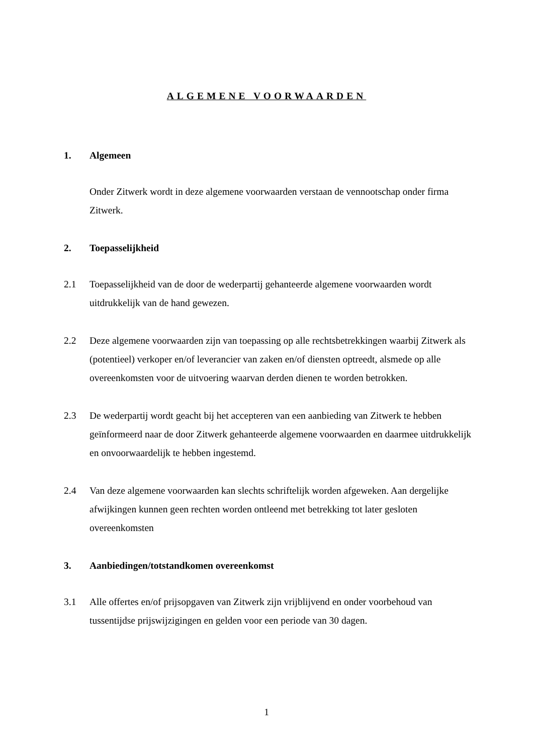ALGEMENE VOORWAARDEN
1. Algemeen
Onder Zitwerk wordt in deze algemene voorwaarden verstaan de vennootschap onder firma Zitwerk.
2. Toepasselijkheid
2.1 Toepasselijkheid van de door de wederpartij gehanteerde algemene voorwaarden wordt uitdrukkelijk van de hand gewezen.
2.2 Deze algemene voorwaarden zijn van toepassing op alle rechtsbetrekkingen waarbij Zitwerk als (potentieel) verkoper en/of leverancier van zaken en/of diensten optreedt, alsmede op alle overeenkomsten voor de uitvoering waarvan derden dienen te worden betrokken.
2.3 De wederpartij wordt geacht bij het accepteren van een aanbieding van Zitwerk te hebben geïnformeerd naar de door Zitwerk gehanteerde algemene voorwaarden en daarmee uitdrukkelijk en onvoorwaardelijk te hebben ingestemd.
2.4 Van deze algemene voorwaarden kan slechts schriftelijk worden afgeweken. Aan dergelijke afwijkingen kunnen geen rechten worden ontleend met betrekking tot later gesloten overeenkomsten
3. Aanbiedingen/totstandkomen overeenkomst
3.1 Alle offertes en/of prijsopgaven van Zitwerk zijn vrijblijvend en onder voorbehoud van tussentijdse prijswijzigingen en gelden voor een periode van 30 dagen.
1